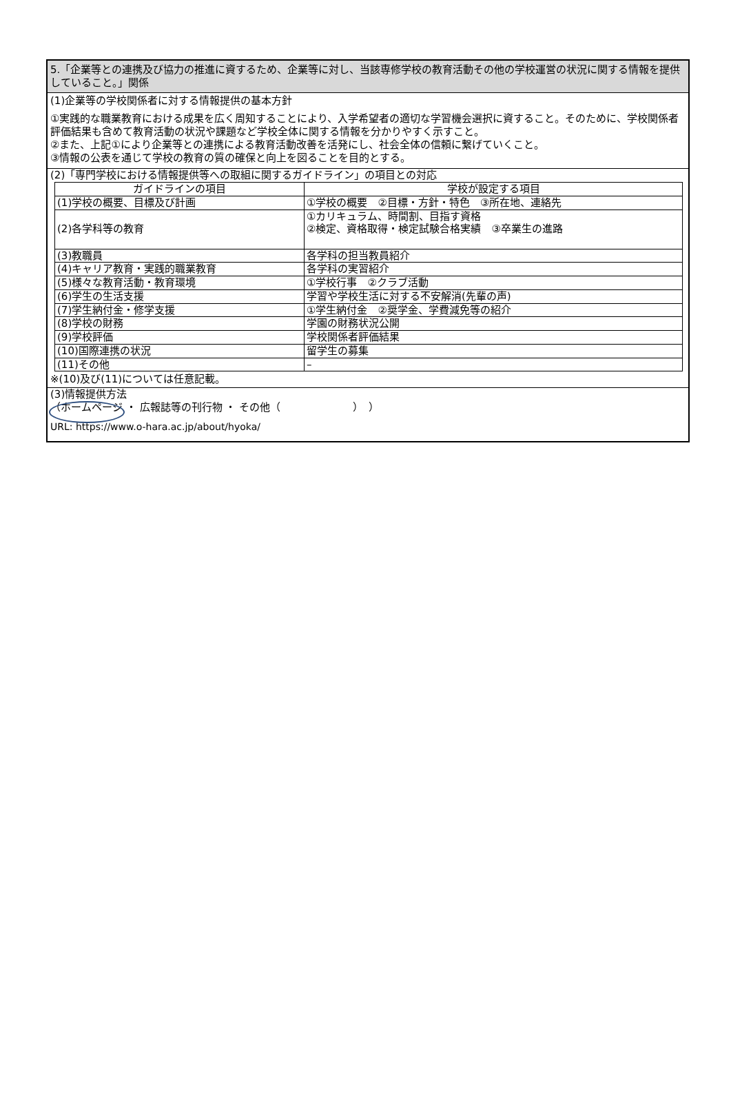5.「企業等との連携及び協力の推進に資するため、企業等に対し、当該専修学校の教育活動その他の学校運営の状況に関する情報を提供していること。」関係
(1)企業等の学校関係者に対する情報提供の基本方針
①実践的な職業教育における成果を広く周知することにより、入学希望者の適切な学習機会選択に資すること。そのために、学校関係者評価結果も含めて教育活動の状況や課題など学校全体に関する情報を分かりやすく示すこと。
②また、上記①により企業等との連携による教育活動改善を活発にし、社会全体の信頼に繋げていくこと。
③情報の公表を通じて学校の教育の質の確保と向上を図ることを目的とする。
(2)「専門学校における情報提供等への取組に関するガイドライン」の項目との対応
| ガイドラインの項目 | 学校が設定する項目 |
| --- | --- |
| (1)学校の概要、目標及び計画 | ①学校の概要 ②目標・方針・特色 ③所在地、連絡先 |
| (2)各学科等の教育 | ①カリキュラム、時間割、目指す資格 ②検定、資格取得・検定試験合格実績 ③卒業生の進路 |
| (3)教職員 | 各学科の担当教員紹介 |
| (4)キャリア教育・実践的職業教育 | 各学科の実習紹介 |
| (5)様々な教育活動・教育環境 | ①学校行事 ②クラブ活動 |
| (6)学生の生活支援 | 学習や学校生活に対する不安解消(先輩の声) |
| (7)学生納付金・修学支援 | ①学生納付金 ②奨学金、学費減免等の紹介 |
| (8)学校の財務 | 学園の財務状況公開 |
| (9)学校評価 | 学校関係者評価結果 |
| (10)国際連携の状況 | 留学生の募集 |
| (11)その他 | – |
※(10)及び(11)については任意記載。
(3)情報提供方法
（ホームページ ・ 広報誌等の刊行物 ・ その他（　　　　　　　）　）
URL: https://www.o-hara.ac.jp/about/hyoka/